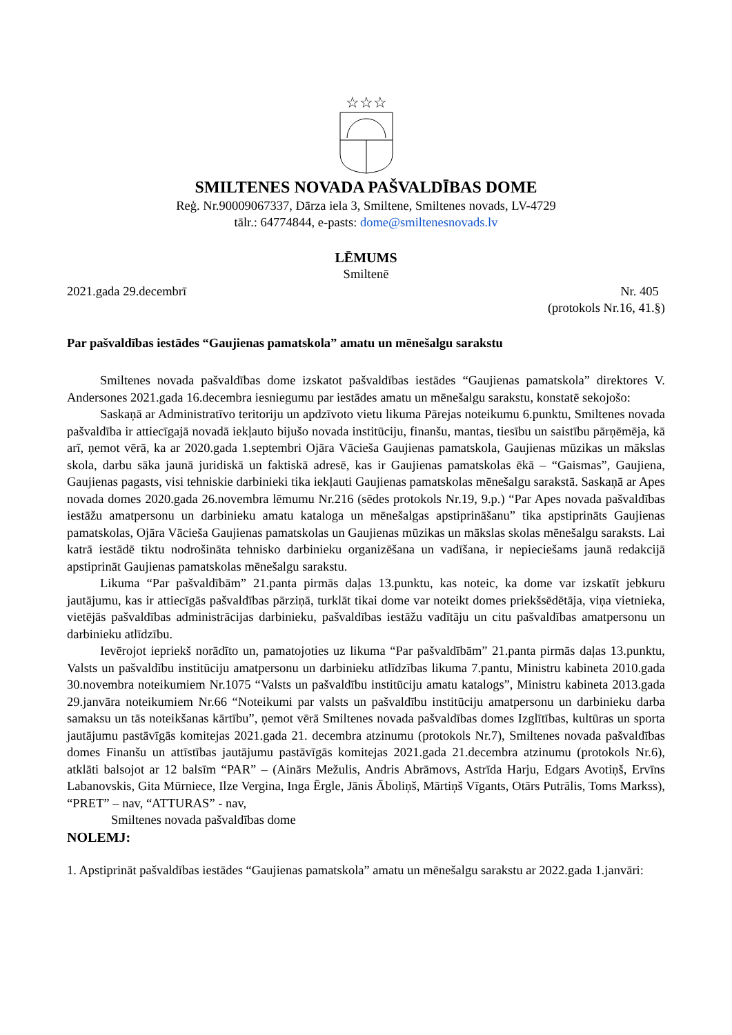☆☆☆
SMILTENES NOVADA PAŠVALDĪBAS DOME
Reģ. Nr.90009067337, Dārza iela 3, Smiltene, Smiltenes novads, LV-4729
tālr.: 64774844, e-pasts: dome@smiltenesnovads.lv
LĒMUMS
Smiltenē
2021.gada 29.decembrī Nr. 405
(protokols Nr.16, 41.§)
Par pašvaldības iestādes “Gaujienas pamatskola” amatu un mēnešalgu sarakstu
Smiltenes novada pašvaldības dome izskatot pašvaldības iestādes “Gaujienas pamatskola” direktores V. Andersones 2021.gada 16.decembra iesniegumu par iestādes amatu un mēnešalgu sarakstu, konstatē sekojošo:
Saskaņā ar Administratīvo teritoriju un apdzīvoto vietu likuma Pārejas noteikumu 6.punktu, Smiltenes novada pašvaldība ir attiecīgajā novadā iekļauto bijušo novada institūciju, finanšu, mantas, tiesību un saistību pārņēmēja, kā arī, ņemot vērā, ka ar 2020.gada 1.septembri Ojāra Vācieša Gaujienas pamatskola, Gaujienas mūzikas un mākslas skola, darbu sāka jaunā juridiskā un faktiskā adresē, kas ir Gaujienas pamatskolas ēkā – “Gaismas”, Gaujiena, Gaujienas pagasts, visi tehniskie darbinieki tika iekļauti Gaujienas pamatskolas mēnešalgu sarakstā. Saskaņā ar Apes novada domes 2020.gada 26.novembra lēmumu Nr.216 (sēdes protokols Nr.19, 9.p.) “Par Apes novada pašvaldības iestāžu amatpersonu un darbinieku amatu kataloga un mēnešalgas apstiprināšanu” tika apstiprināts Gaujienas pamatskolas, Ojāra Vācieša Gaujienas pamatskolas un Gaujienas mūzikas un mākslas skolas mēnešalgu saraksts. Lai katrā iestādē tiktu nodrošināta tehnisko darbinieku organizēšana un vadīšana, ir nepieciešams jaunā redakcijā apstiprināt Gaujienas pamatskolas mēnešalgu sarakstu.
Likuma “Par pašvaldībām” 21.panta pirmās daļas 13.punktu, kas noteic, ka dome var izskatīt jebkuru jautājumu, kas ir attiecīgās pašvaldības pārziņā, turklāt tikai dome var noteikt domes priekšsēdētāja, viņa vietnieka, vietējās pašvaldības administrācijas darbinieku, pašvaldības iestāžu vadītāju un citu pašvaldības amatpersonu un darbinieku atlīdzību.
Ievērojot iepriekš norādīto un, pamatojoties uz likuma “Par pašvaldībām” 21.panta pirmās daļas 13.punktu, Valsts un pašvaldību institūciju amatpersonu un darbinieku atlīdzības likuma 7.pantu, Ministru kabineta 2010.gada 30.novembra noteikumiem Nr.1075 “Valsts un pašvaldību institūciju amatu katalogs”, Ministru kabineta 2013.gada 29.janvāra noteikumiem Nr.66 “Noteikumi par valsts un pašvaldību institūciju amatpersonu un darbinieku darba samaksu un tās noteikšanas kārtību”, ņemot vērā Smiltenes novada pašvaldības domes Izglītības, kultūras un sporta jautājumu pastāvīgās komitejas 2021.gada 21. decembra atzinumu (protokols Nr.7), Smiltenes novada pašvaldības domes Finanšu un attīstības jautājumu pastāvīgās komitejas 2021.gada 21.decembra atzinumu (protokols Nr.6), atklāti balsojot ar 12 balsīm “PAR” – (Ainārs Mežulis, Andris Abrāmovs, Astrīda Harju, Edgars Avotiņš, Ervīns Labanovskis, Gita Mūrniece, Ilze Vergina, Inga Ērgle, Jānis Āboliņš, Mārtiņš Vīgants, Otārs Putrālis, Toms Markss), “PRET” – nav, “ATTURAS” - nav,
Smiltenes novada pašvaldības dome
NOLEMJ:
1. Apstiprināt pašvaldības iestādes “Gaujienas pamatskola” amatu un mēnešalgu sarakstu ar 2022.gada 1.janvāri: